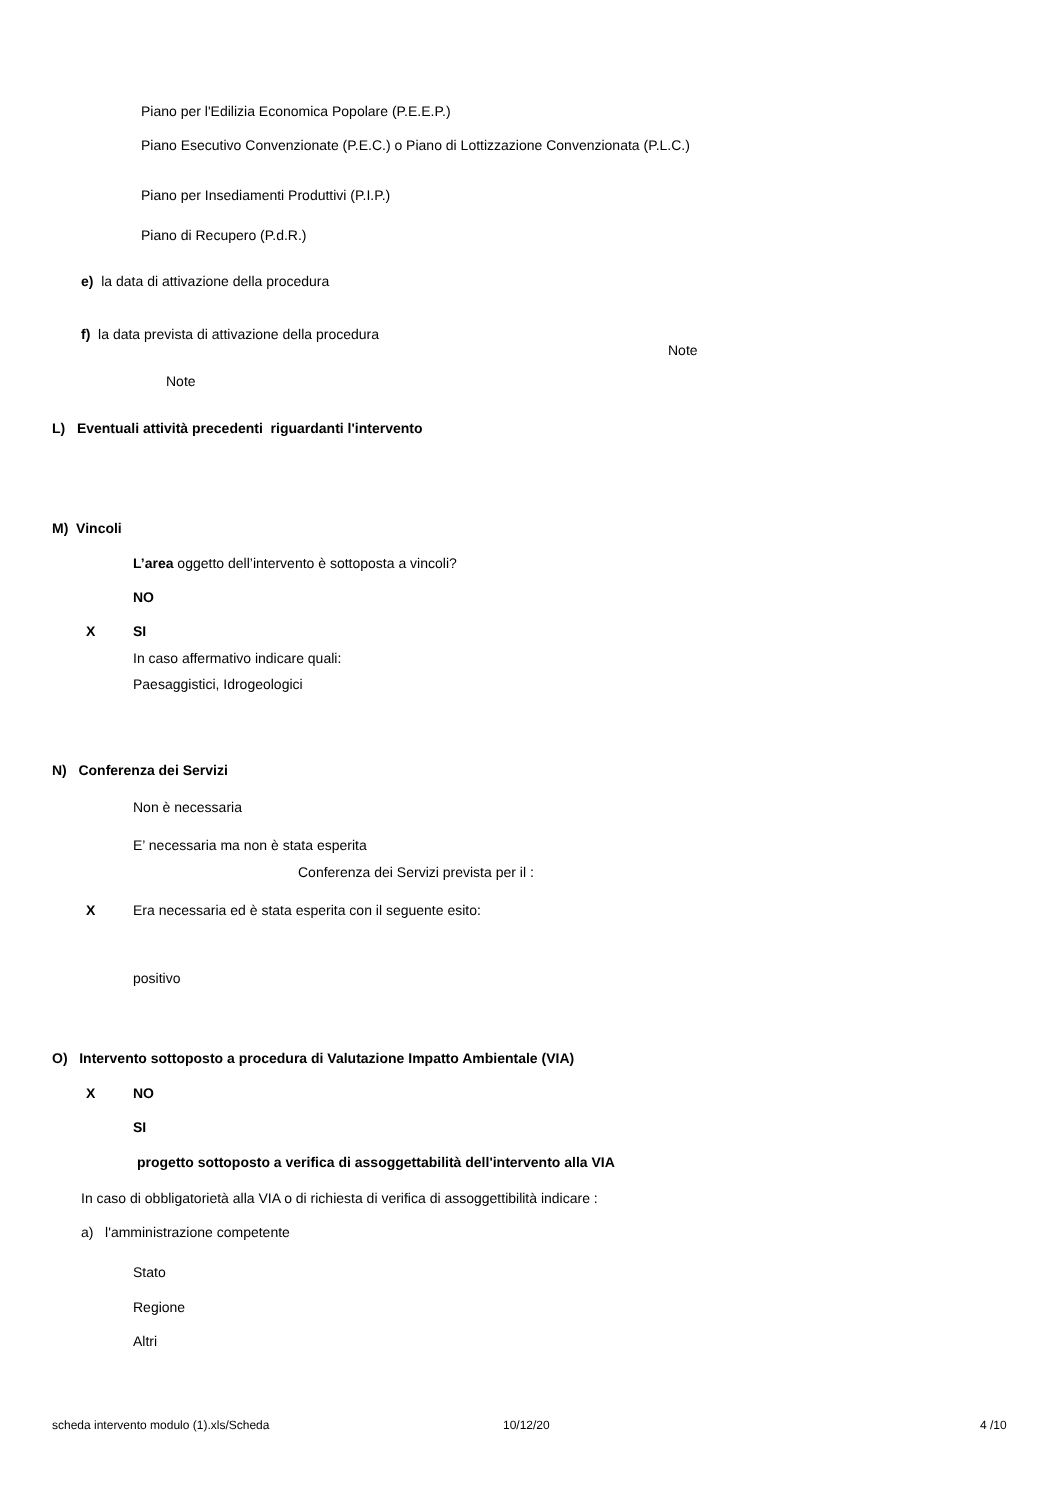Piano per l'Edilizia Economica Popolare (P.E.E.P.)
Piano Esecutivo Convenzionate (P.E.C.) o Piano di Lottizzazione Convenzionata (P.L.C.)
Piano per Insediamenti Produttivi (P.I.P.)
Piano di Recupero (P.d.R.)
e) la data di attivazione della procedura
f) la data prevista di attivazione della procedura
Note
Note
L) Eventuali attività precedenti riguardanti l'intervento
M) Vincoli
L’area oggetto dell’intervento è sottoposta a vincoli?
NO
X SI
In caso affermativo indicare quali:
Paesaggistici, Idrogeologici
N) Conferenza dei Servizi
Non è necessaria
E’ necessaria ma non è stata esperita
Conferenza dei Servizi prevista per il :
X Era necessaria ed è stata esperita con il seguente esito:
positivo
O) Intervento sottoposto a procedura di Valutazione Impatto Ambientale (VIA)
X NO
SI
progetto sottoposto a verifica di assoggettabilità dell'intervento alla VIA
In caso di obbligatorietà alla VIA o di richiesta di verifica di assoggettibilità indicare :
a) l'amministrazione competente
Stato
Regione
Altri
scheda intervento modulo (1).xls/Scheda 10/12/20 4 /10